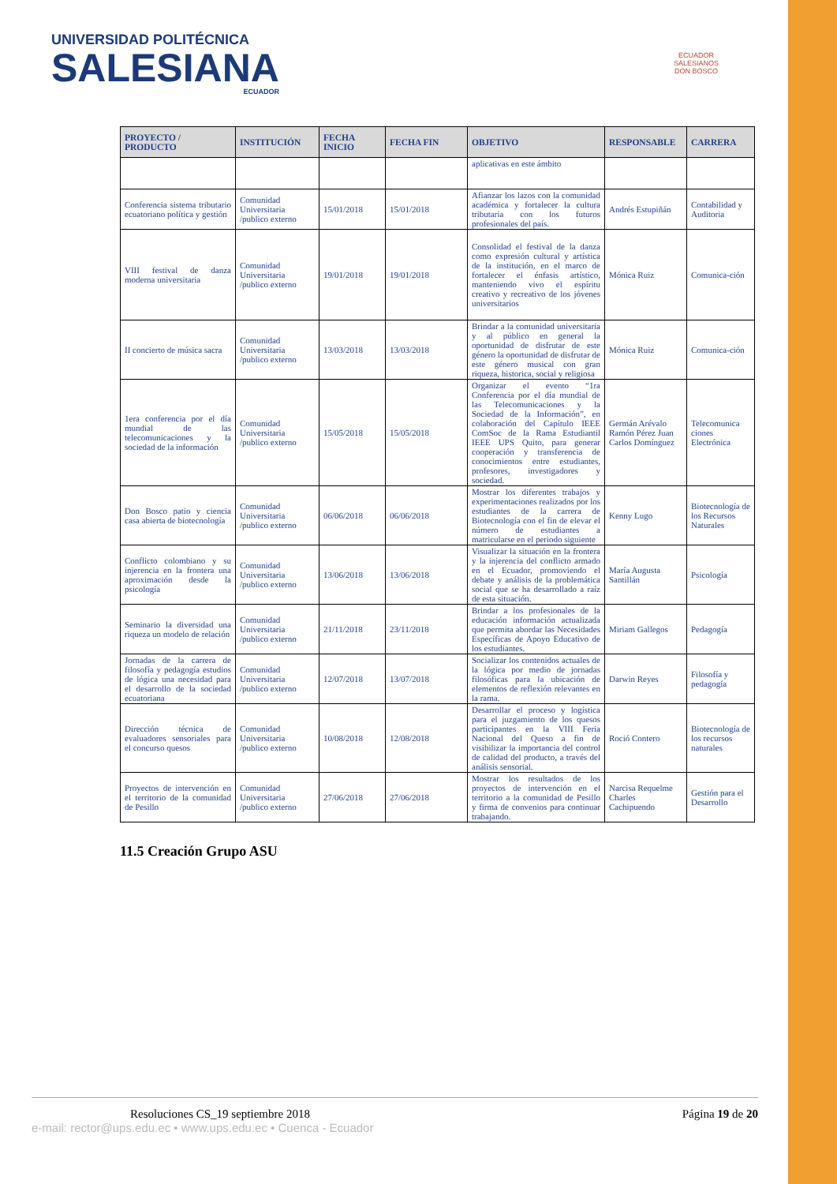UNIVERSIDAD POLITÉCNICA
SALESIANA
ECUADOR
ECUADOR
SALESIANOS
DON BOSCO
| PROYECTO / PRODUCTO | INSTITUCIÓN | FECHA INICIO | FECHA FIN | OBJETIVO | RESPONSABLE | CARRERA |
| --- | --- | --- | --- | --- | --- | --- |
| | | | | aplicativas en este ámbito | | |
| Conferencia sistema tributario ecuatoriano política y gestión | Comunidad Universitaria /publico externo | 15/01/2018 | 15/01/2018 | Afianzar los lazos con la comunidad académica y fortalecer la cultura tributaria con los futuros profesionales del país. | Andrés Estupiñán | Contabilidad y Auditoria |
| VIII festival de danza moderna universitaria | Comunidad Universitaria /publico externo | 19/01/2018 | 19/01/2018 | Consolidad el festival de la danza como expresión cultural y artística de la institución, en el marco de fortalecer el énfasis artístico, manteniendo vivo el espíritu creativo y recreativo de los jóvenes universitarios | Mónica Ruiz | Comunica-ción |
| II concierto de música sacra | Comunidad Universitaria /publico externo | 13/03/2018 | 13/03/2018 | Brindar a la comunidad universitaria y al público en general la oportunidad de disfrutar de este género la oportunidad de disfrutar de este género musical con gran riqueza, historica, social y religiosa | Mónica Ruiz | Comunica-ción |
| 1era conferencia por el día mundial de las telecomunicaciones y la sociedad de la información | Comunidad Universitaria /publico externo | 15/05/2018 | 15/05/2018 | Organizar el evento “1ra Conferencia por el día mundial de las Telecomunicaciones y la Sociedad de la Información”, en colaboración del Capítulo IEEE ComSoc de la Rama Estudiantil IEEE UPS Quito, para generar cooperación y transferencia de conocimientos entre estudiantes, profesores, investigadores y sociedad. | Germán Arévalo Ramón Pérez Juan Carlos Domínguez | Telecomunica ciones Electrónica |
| Don Bosco patio y ciencia casa abierta de biotecnología | Comunidad Universitaria /publico externo | 06/06/2018 | 06/06/2018 | Mostrar los diferentes trabajos y experimentaciones realizados por los estudiantes de la carrera de Biotecnología con el fin de elevar el número de estudiantes a matricularse en el periodo siguiente | Kenny Lugo | Biotecnología de los Recursos Naturales |
| Conflicto colombiano y su injerencia en la frontera una aproximación desde la psicología | Comunidad Universitaria /publico externo | 13/06/2018 | 13/06/2018 | Visualizar la situación en la frontera y la injerencia del conflicto armado en el Ecuador, promoviendo el debate y análisis de la problemática social que se ha desarrollado a raíz de esta situación. | María Augusta Santillán | Psicología |
| Seminario la diversidad una riqueza un modelo de relación | Comunidad Universitaria /publico externo | 21/11/2018 | 23/11/2018 | Brindar a los profesionales de la educación información actualizada que permita abordar las Necesidades Específicas de Apoyo Educativo de los estudiantes. | Miriam Gallegos | Pedagogía |
| Jornadas de la carrera de filosofía y pedagogía estudios de lógica una necesidad para el desarrollo de la sociedad ecuatoriana | Comunidad Universitaria /publico externo | 12/07/2018 | 13/07/2018 | Socializar los contenidos actuales de la lógica por medio de jornadas filosóficas para la ubicación de elementos de reflexión relevantes en la rama. | Darwin Reyes | Filosofía y pedagogía |
| Dirección técnica de evaluadores sensoriales para el concurso quesos | Comunidad Universitaria /publico externo | 10/08/2018 | 12/08/2018 | Desarrollar el proceso y logística para el juzgamiento de los quesos participantes en la VIII Feria Nacional del Queso a fin de visibilizar la importancia del control de calidad del producto, a través del análisis sensorial. | Roció Contero | Biotecnología de los recursos naturales |
| Proyectos de intervención en el territorio de la comunidad de Pesillo | Comunidad Universitaria /publico externo | 27/06/2018 | 27/06/2018 | Mostrar los resultados de los proyectos de intervención en el territorio a la comunidad de Pesillo y firma de convenios para continuar trabajando. | Narcisa Requelme Charles Cachipuendo | Gestión para el Desarrollo |
11.5 Creación Grupo ASU
Resoluciones CS_19 septiembre 2018 Página 19 de 20
e-mail: rector@ups.edu.ec • www.ups.edu.ec • Cuenca - Ecuador